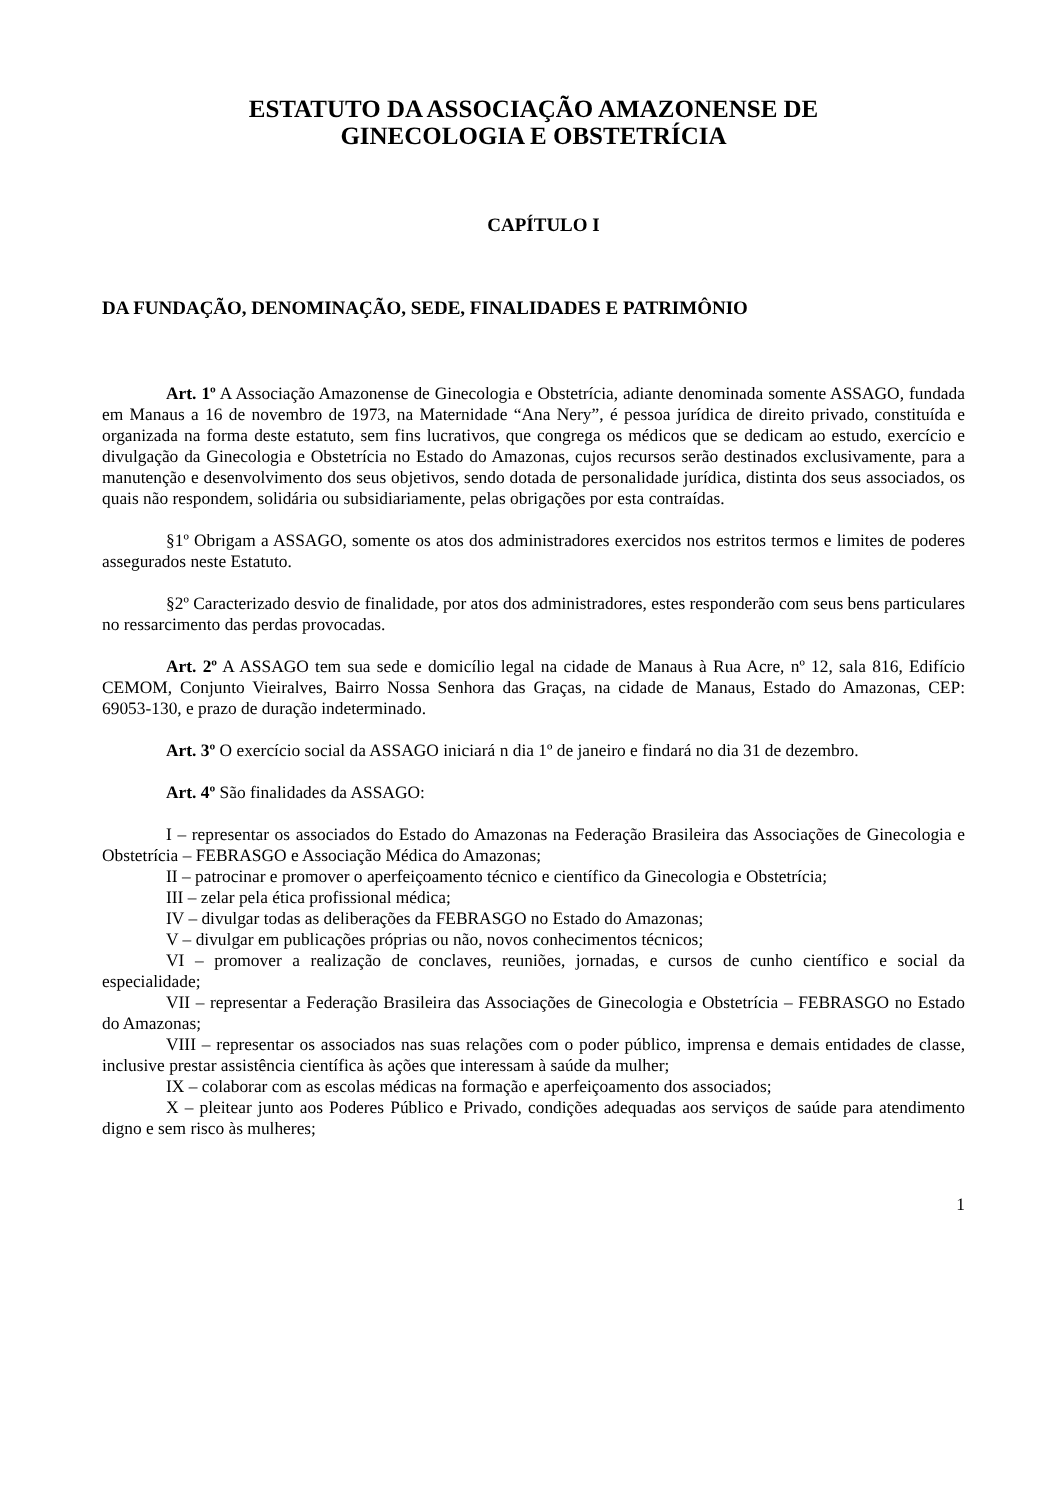ESTATUTO DA ASSOCIAÇÃO AMAZONENSE DE
GINECOLOGIA E OBSTETRÍCIA
CAPÍTULO I
DA FUNDAÇÃO, DENOMINAÇÃO, SEDE, FINALIDADES E PATRIMÔNIO
Art. 1º A Associação Amazonense de Ginecologia e Obstetrícia, adiante denominada somente ASSAGO, fundada em Manaus a 16 de novembro de 1973, na Maternidade “Ana Nery”, é pessoa jurídica de direito privado, constituída e organizada na forma deste estatuto, sem fins lucrativos, que congrega os médicos que se dedicam ao estudo, exercício e divulgação da Ginecologia e Obstetrícia no Estado do Amazonas, cujos recursos serão destinados exclusivamente, para a manutenção e desenvolvimento dos seus objetivos, sendo dotada de personalidade jurídica, distinta dos seus associados, os quais não respondem, solidária ou subsidiariamente, pelas obrigações por esta contraídas.
§1º Obrigam a ASSAGO, somente os atos dos administradores exercidos nos estritos termos e limites de poderes assegurados neste Estatuto.
§2º Caracterizado desvio de finalidade, por atos dos administradores, estes responderão com seus bens particulares no ressarcimento das perdas provocadas.
Art. 2º A ASSAGO tem sua sede e domicílio legal na cidade de Manaus à Rua Acre, nº 12, sala 816, Edifício CEMOM, Conjunto Vieiralves, Bairro Nossa Senhora das Graças, na cidade de Manaus, Estado do Amazonas, CEP: 69053-130, e prazo de duração indeterminado.
Art. 3º O exercício social da ASSAGO iniciará n dia 1º de janeiro e findará no dia 31 de dezembro.
Art. 4º São finalidades da ASSAGO:
I – representar os associados do Estado do Amazonas na Federação Brasileira das Associações de Ginecologia e Obstetrícia – FEBRASGO e Associação Médica do Amazonas;
II – patrocinar e promover o aperfeiçoamento técnico e científico da Ginecologia e Obstetrícia;
III – zelar pela ética profissional médica;
IV – divulgar todas as deliberações da FEBRASGO no Estado do Amazonas;
V – divulgar em publicações próprias ou não, novos conhecimentos técnicos;
VI – promover a realização de conclaves, reuniões, jornadas, e cursos de cunho científico e social da especialidade;
VII – representar a Federação Brasileira das Associações de Ginecologia e Obstetrícia – FEBRASGO no Estado do Amazonas;
VIII – representar os associados nas suas relações com o poder público, imprensa e demais entidades de classe, inclusive prestar assistência científica às ações que interessam à saúde da mulher;
IX – colaborar com as escolas médicas na formação e aperfeiçoamento dos associados;
X – pleitear junto aos Poderes Público e Privado, condições adequadas aos serviços de saúde para atendimento digno e sem risco às mulheres;
1